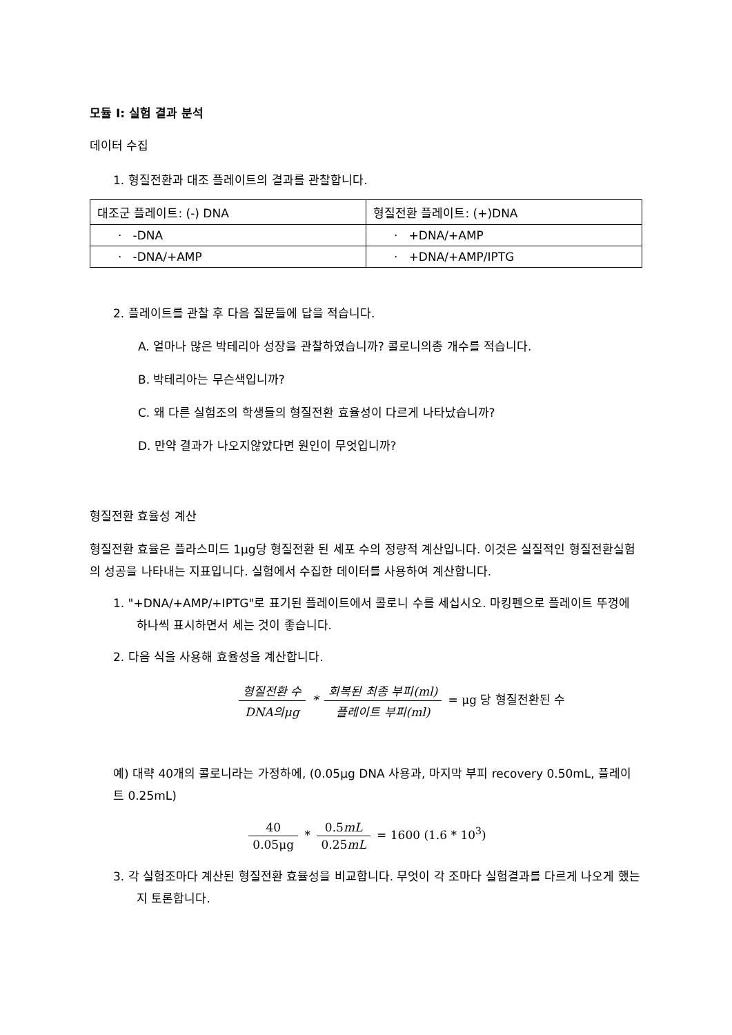모듈 I: 실험 결과 분석
데이터 수집
1. 형질전환과 대조 플레이트의 결과를 관찰합니다.
| 대조군 플레이트: (-) DNA | 형질전환 플레이트: (+)DNA |
| · -DNA | · +DNA/+AMP |
| · -DNA/+AMP | · +DNA/+AMP/IPTG |
2. 플레이트를 관찰 후 다음 질문들에 답을 적습니다.
A. 얼마나 많은 박테리아 성장을 관찰하였습니까? 콜로니의총 개수를 적습니다.
B. 박테리아는 무슨색입니까?
C. 왜 다른 실험조의 학생들의 형질전환 효율성이 다르게 나타났습니까?
D. 만약 결과가 나오지않았다면 원인이 무엇입니까?
형질전환 효율성 계산
형질전환 효율은 플라스미드 1μg당 형질전환 된 세포 수의 정량적 계산입니다. 이것은 실질적인 형질전환실험의 성공을 나타내는 지표입니다. 실험에서 수집한 데이터를 사용하여 계산합니다.
1. "+DNA/+AMP/+IPTG"로 표기된 플레이트에서 콜로니 수를 세십시오. 마킹펜으로 플레이트 뚜껑에 하나씩 표시하면서 세는 것이 좋습니다.
2. 다음 식을 사용해 효율성을 계산합니다.
형질전환 수 DNA의μg * 회복된 최종 부피(ml) 플레이트 부피(ml) = μg 당 형질전환된 수
예) 대략 40개의 콜로니라는 가정하에, (0.05μg DNA 사용과, 마지막 부피 recovery 0.50mL, 플레이트 0.25mL)
40 0.05μg * 0.5mL 0.25mL = 1600 (1.6 * 10<sup>3</sup>)
3. 각 실험조마다 계산된 형질전환 효율성을 비교합니다. 무엇이 각 조마다 실험결과를 다르게 나오게 했는지 토론합니다.